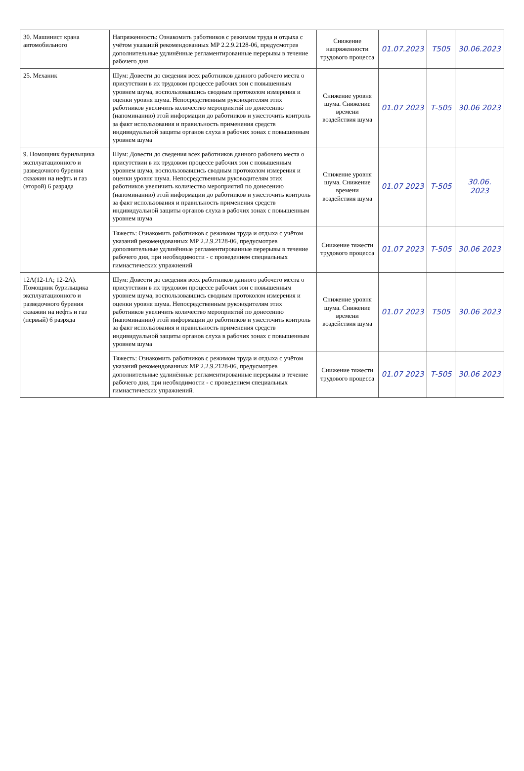| 30. Машинист крана автомобильного | Напряженность: Ознакомить работников с режимом труда и отдыха с учётом указаний рекомендованных МР 2.2.9.2128-06, предусмотрев дополнительные удлинённые регламентированные перерывы в течение рабочего дня | Снижение напряженности трудового процесса | 01.07.2023 | Т505 | 30.06.2023 |
| 25. Механик | Шум: Довести до сведения всех работников данного рабочего места о присутствии в их трудовом процессе рабочих зон с повышенным уровнем шума, воспользовавшись сводным протоколом измерения и оценки уровня шума. Непосредственным руководителям этих работников увеличить количество мероприятий по донесению (напоминанию) этой информации до работников и ужесточить контроль за факт использования и правильность применения средств индивидуальной защиты органов слуха в рабочих зонах с повышенным уровнем шума | Снижение уровня шума. Снижение времени воздействия шума | 01.07 2023 | Т-505 | 30.06 2023 |
| 9. Помощник бурильщика эксплуатационного и разведочного бурения скважин на нефть и газ (второй) 6 разряда | Шум: Довести до сведения всех работников данного рабочего места о присутствии в их трудовом процессе рабочих зон с повышенным уровнем шума, воспользовавшись сводным протоколом измерения и оценки уровня шума. Непосредственным руководителям этих работников увеличить количество мероприятий по донесению (напоминанию) этой информации до работников и ужесточить контроль за факт использования и правильность применения средств индивидуальной защиты органов слуха в рабочих зонах с повышенным уровнем шума | Снижение уровня шума. Снижение времени воздействия шума | 01.07 2023 | Т-505 | 30.06. 2023 |
| | Тяжесть: Ознакомить работников с режимом труда и отдыха с учётом указаний рекомендованных МР 2.2.9.2128-06, предусмотрев дополнительные удлинённые регламентированные перерывы в течение рабочего дня, при необходимости - с проведением специальных гимнастических упражнений | Снижение тяжести трудового процесса | 01.07 2023 | Т-505 | 30.06 2023 |
| 12А(12-1А; 12-2А). Помощник бурильщика эксплуатационного и разведочного бурения скважин на нефть и газ (первый) 6 разряда | Шум: Довести до сведения всех работников данного рабочего места о присутствии в их трудовом процессе рабочих зон с повышенным уровнем шума, воспользовавшись сводным протоколом измерения и оценки уровня шума. Непосредственным руководителям этих работников увеличить количество мероприятий по донесению (напоминанию) этой информации до работников и ужесточить контроль за факт использования и правильность применения средств индивидуальной защиты органов слуха в рабочих зонах с повышенным уровнем шума | Снижение уровня шума. Снижение времени воздействия шума | 01.07 2023 | Т505 | 30.06 2023 |
| | Тяжесть: Ознакомить работников с режимом труда и отдыха с учётом указаний рекомендованных МР 2.2.9.2128-06, предусмотрев дополнительные удлинённые регламентированные перерывы в течение рабочего дня, при необходимости - с проведением специальных гимнастических упражнений. | Снижение тяжести трудового процесса | 01.07 2023 | Т-505 | 30.06 2023 |